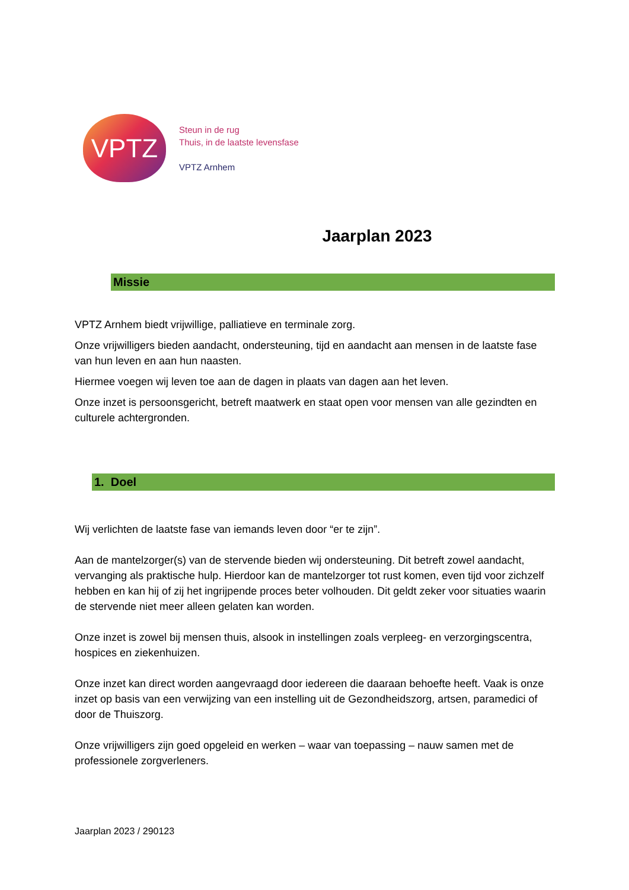VPTZ
Steun in de rug
Thuis, in de laatste levensfase
VPTZ Arnhem
Jaarplan 2023
Missie
VPTZ Arnhem biedt vrijwillige, palliatieve en terminale zorg.
Onze vrijwilligers bieden aandacht, ondersteuning, tijd en aandacht aan mensen in de laatste fase van hun leven en aan hun naasten.
Hiermee voegen wij leven toe aan de dagen in plaats van dagen aan het leven.
Onze inzet is persoonsgericht, betreft maatwerk en staat open voor mensen van alle gezindten en culturele achtergronden.
1. Doel
Wij verlichten de laatste fase van iemands leven door “er te zijn”.
Aan de mantelzorger(s) van de stervende bieden wij ondersteuning. Dit betreft zowel aandacht, vervanging als praktische hulp. Hierdoor kan de mantelzorger tot rust komen, even tijd voor zichzelf hebben en kan hij of zij het ingrijpende proces beter volhouden. Dit geldt zeker voor situaties waarin de stervende niet meer alleen gelaten kan worden.
Onze inzet is zowel bij mensen thuis, alsook in instellingen zoals verpleeg- en verzorgingscentra, hospices en ziekenhuizen.
Onze inzet kan direct worden aangevraagd door iedereen die daaraan behoefte heeft. Vaak is onze inzet op basis van een verwijzing van een instelling uit de Gezondheidszorg, artsen, paramedici of door de Thuiszorg.
Onze vrijwilligers zijn goed opgeleid en werken – waar van toepassing – nauw samen met de professionele zorgverleners.
Jaarplan 2023 / 290123